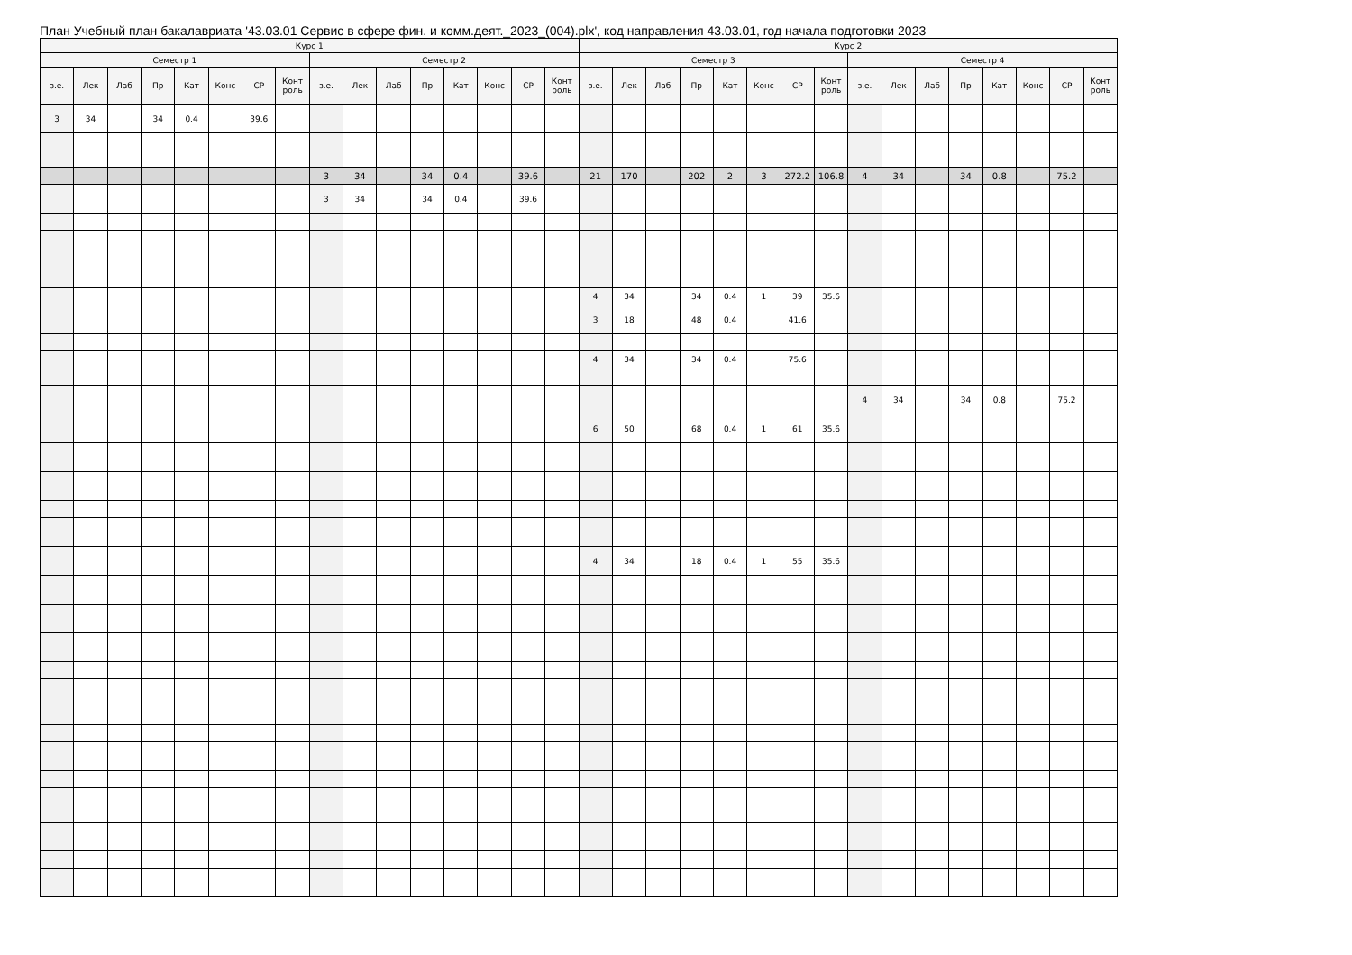План Учебный план бакалавриата '43.03.01 Сервис в сфере фин. и комм.деят._2023_(004).plx', код направления 43.03.01, год начала подготовки 2023
| Курс 1 | | | | | | | | | | | | | | | | Курс 2 | | | | | | | | | | | | | | | |
| --- | --- | --- | --- | --- | --- | --- | --- | --- | --- | --- | --- | --- | --- | --- | --- | --- | --- | --- | --- | --- | --- | --- | --- | --- | --- | --- | --- | --- | --- | --- | --- |
| Семестр 1 | | | | | | | | Семестр 2 | | | | | | | | Семестр 3 | | | | | | | | Семестр 4 | | | | | | | |
| з.е. | Лек | Лаб | Пр | Кат | Конс | СР | Конт роль | з.е. | Лек | Лаб | Пр | Кат | Конс | СР | Конт роль | з.е. | Лек | Лаб | Пр | Кат | Конс | СР | Конт роль | з.е. | Лек | Лаб | Пр | Кат | Конс | СР | Конт роль |
| 3 | 34 | | 34 | 0.4 | | 39.6 | | | | | | | | | | | | | | | | | | | | | | | | | |
| | | | | | | | | 3 | 34 | | 34 | 0.4 | | 39.6 | | 21 | 170 | | 202 | 2 | 3 | 272.2 | 106.8 | 4 | 34 | | 34 | 0.8 | | 75.2 | |
| | | | | | | | | 3 | 34 | | 34 | 0.4 | | 39.6 | | | | | | | | | | | | | | | | | |
| | | | | | | | | | | | | | | | | 4 | 34 | | 34 | 0.4 | 1 | 39 | 35.6 | | | | | | | | |
| | | | | | | | | | | | | | | | | 3 | 18 | | 48 | 0.4 | | 41.6 | | | | | | | | | |
| | | | | | | | | | | | | | | | | 4 | 34 | | 34 | 0.4 | | 75.6 | | | | | | | | | |
| | | | | | | | | | | | | | | | | | | | | | | | | 4 | 34 | | 34 | 0.8 | | 75.2 | |
| | | | | | | | | | | | | | | | | 6 | 50 | | 68 | 0.4 | 1 | 61 | 35.6 | | | | | | | | |
| | | | | | | | | | | | | | | | | 4 | 34 | | 18 | 0.4 | 1 | 55 | 35.6 | | | | | | | | |